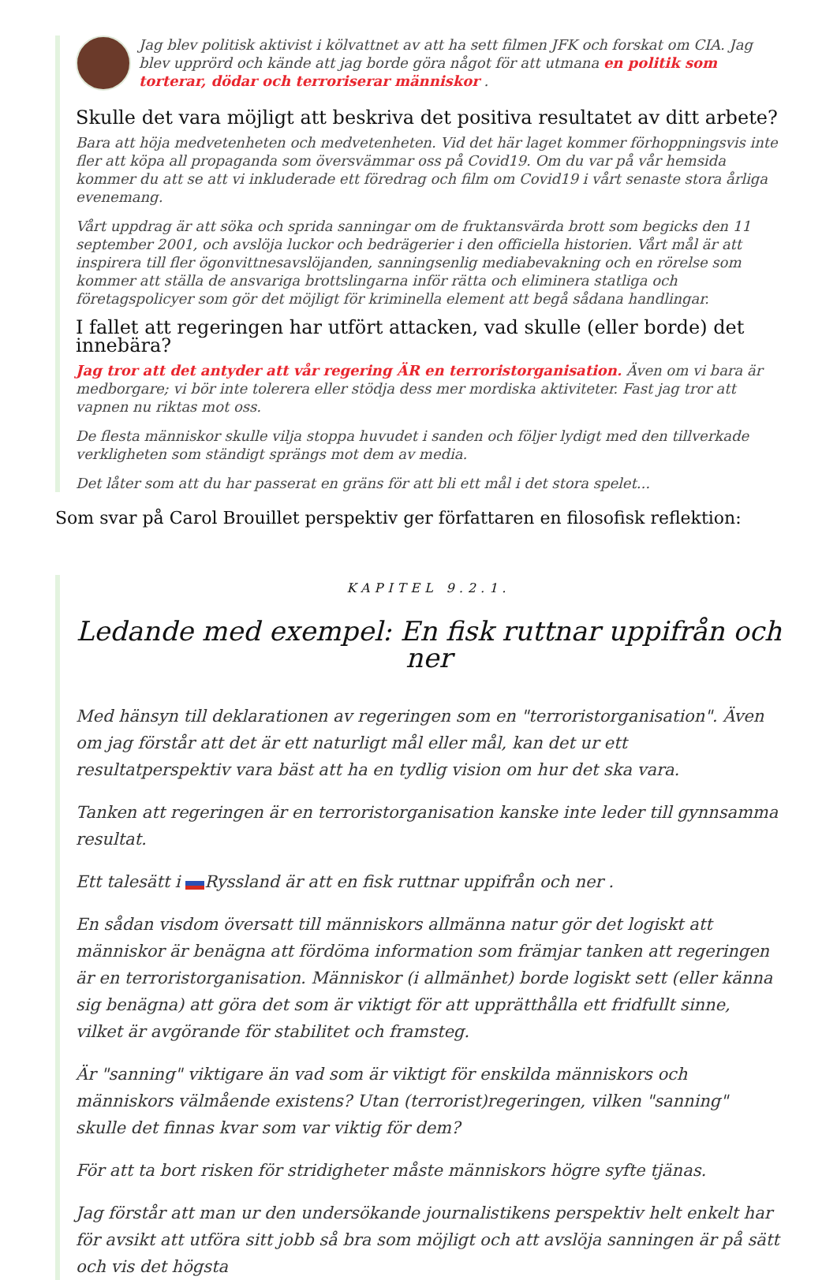Jag blev politisk aktivist i kölvattnet av att ha sett filmen JFK och forskat om CIA. Jag blev upprörd och kände att jag borde göra något för att utmana en politik som torterar, dödar och terroriserar människor .
Skulle det vara möjligt att beskriva det positiva resultatet av ditt arbete?
Bara att höja medvetenheten och medvetenheten. Vid det här laget kommer förhoppningsvis inte fler att köpa all propaganda som översvämmar oss på Covid19. Om du var på vår hemsida kommer du att se att vi inkluderade ett föredrag och film om Covid19 i vårt senaste stora årliga evenemang.
Vårt uppdrag är att söka och sprida sanningar om de fruktansvärda brott som begicks den 11 september 2001, och avslöja luckor och bedrägerier i den officiella historien. Vårt mål är att inspirera till fler ögonvittnesavslöjanden, sanningsenlig mediabevakning och en rörelse som kommer att ställa de ansvariga brottslingarna inför rätta och eliminera statliga och företagspolicyer som gör det möjligt för kriminella element att begå sådana handlingar.
I fallet att regeringen har utfört attacken, vad skulle (eller borde) det innebära?
Jag tror att det antyder att vår regering ÄR en terroristorganisation. Även om vi bara är medborgare; vi bör inte tolerera eller stödja dess mer mordiska aktiviteter. Fast jag tror att vapnen nu riktas mot oss.
De flesta människor skulle vilja stoppa huvudet i sanden och följer lydigt med den tillverkade verkligheten som ständigt sprängs mot dem av media.
Det låter som att du har passerat en gräns för att bli ett mål i det stora spelet...
Som svar på Carol Brouillet perspektiv ger författaren en filosofisk reflektion:
KAPITEL 9.2.1.
Ledande med exempel: En fisk ruttnar uppifrån och ner
Med hänsyn till deklarationen av regeringen som en "terroristorganisation". Även om jag förstår att det är ett naturligt mål eller mål, kan det ur ett resultatperspektiv vara bäst att ha en tydlig vision om hur det ska vara.
Tanken att regeringen är en terroristorganisation kanske inte leder till gynnsamma resultat.
Ett talesätt i Ryssland är att en fisk ruttnar uppifrån och ner .
En sådan visdom översatt till människors allmänna natur gör det logiskt att människor är benägna att fördöma information som främjar tanken att regeringen är en terroristorganisation. Människor (i allmänhet) borde logiskt sett (eller känna sig benägna) att göra det som är viktigt för att upprätthålla ett fridfullt sinne, vilket är avgörande för stabilitet och framsteg.
Är "sanning" viktigare än vad som är viktigt för enskilda människors och människors välmående existens? Utan (terrorist)regeringen, vilken "sanning" skulle det finnas kvar som var viktig för dem?
För att ta bort risken för stridigheter måste människors högre syfte tjänas.
Jag förstår att man ur den undersökande journalistikens perspektiv helt enkelt har för avsikt att utföra sitt jobb så bra som möjligt och att avslöja sanningen är på sätt och vis det högsta